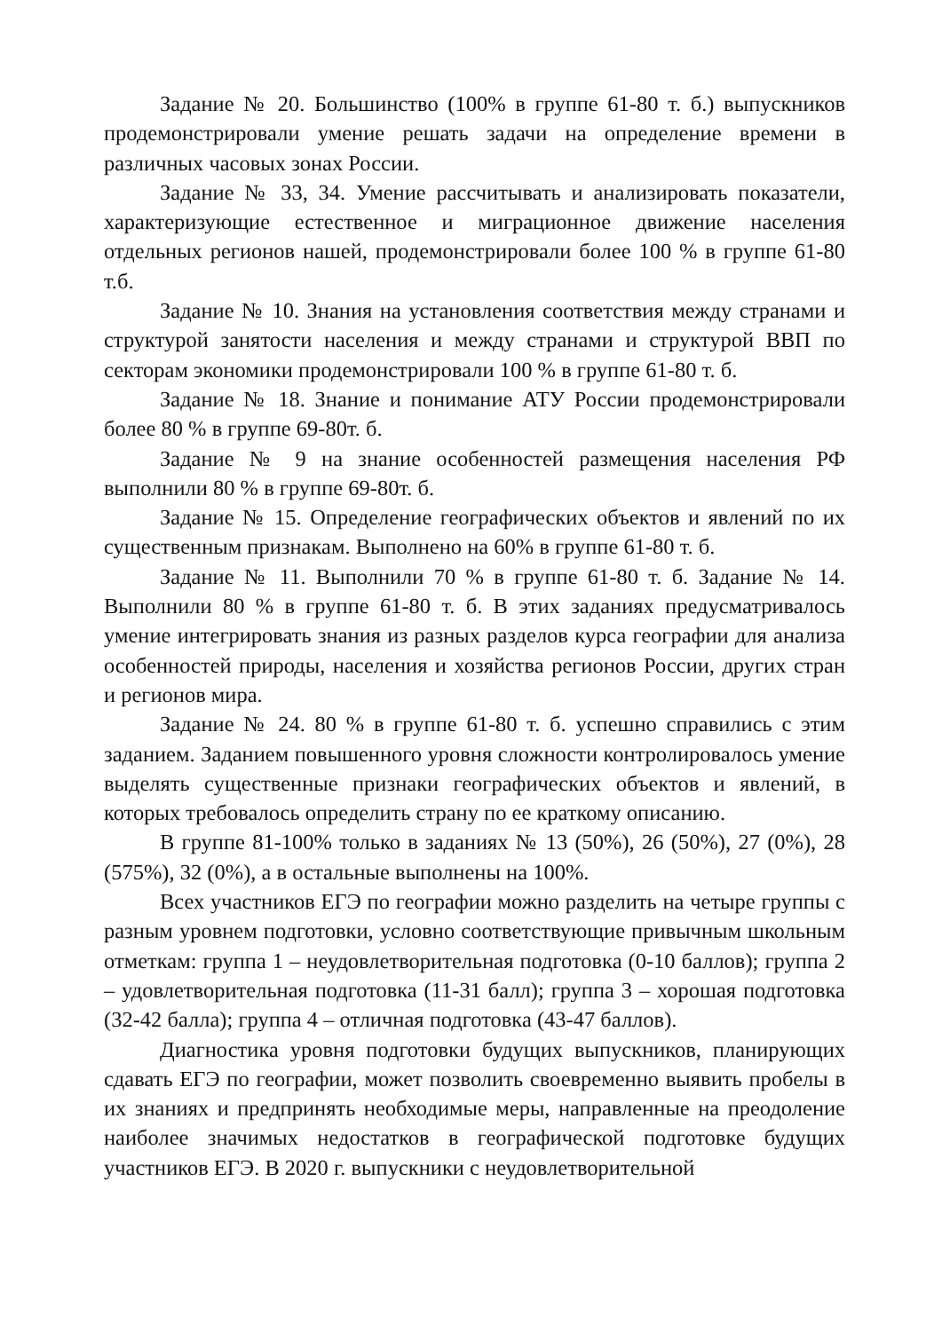Задание № 20. Большинство (100% в группе 61-80 т. б.) выпускников продемонстрировали умение решать задачи на определение времени в различных часовых зонах России.
Задание № 33, 34. Умение рассчитывать и анализировать показатели, характеризующие естественное и миграционное движение населения отдельных регионов нашей, продемонстрировали более 100 % в группе 61-80 т.б.
Задание № 10. Знания на установления соответствия между странами и структурой занятости населения и между странами и структурой ВВП по секторам экономики продемонстрировали 100 % в группе 61-80 т. б.
Задание № 18. Знание и понимание АТУ России продемонстрировали более 80 % в группе 69-80т. б.
Задание № 9 на знание особенностей размещения населения РФ выполнили 80 % в группе 69-80т. б.
Задание № 15. Определение географических объектов и явлений по их существенным признакам. Выполнено на 60% в группе 61-80 т. б.
Задание № 11. Выполнили 70 % в группе 61-80 т. б. Задание № 14. Выполнили 80 % в группе 61-80 т. б. В этих заданиях предусматривалось умение интегрировать знания из разных разделов курса географии для анализа особенностей природы, населения и хозяйства регионов России, других стран и регионов мира.
Задание № 24. 80 % в группе 61-80 т. б. успешно справились с этим заданием. Заданием повышенного уровня сложности контролировалось умение выделять существенные признаки географических объектов и явлений, в которых требовалось определить страну по ее краткому описанию.
В группе 81-100% только в заданиях № 13 (50%), 26 (50%), 27 (0%), 28 (575%), 32 (0%), а в остальные выполнены на 100%.
Всех участников ЕГЭ по географии можно разделить на четыре группы с разным уровнем подготовки, условно соответствующие привычным школьным отметкам: группа 1 – неудовлетворительная подготовка (0-10 баллов); группа 2 – удовлетворительная подготовка (11-31 балл); группа 3 – хорошая подготовка (32-42 балла); группа 4 – отличная подготовка (43-47 баллов).
Диагностика уровня подготовки будущих выпускников, планирующих сдавать ЕГЭ по географии, может позволить своевременно выявить пробелы в их знаниях и предпринять необходимые меры, направленные на преодоление наиболее значимых недостатков в географической подготовке будущих участников ЕГЭ. В 2020 г. выпускники с неудовлетворительной